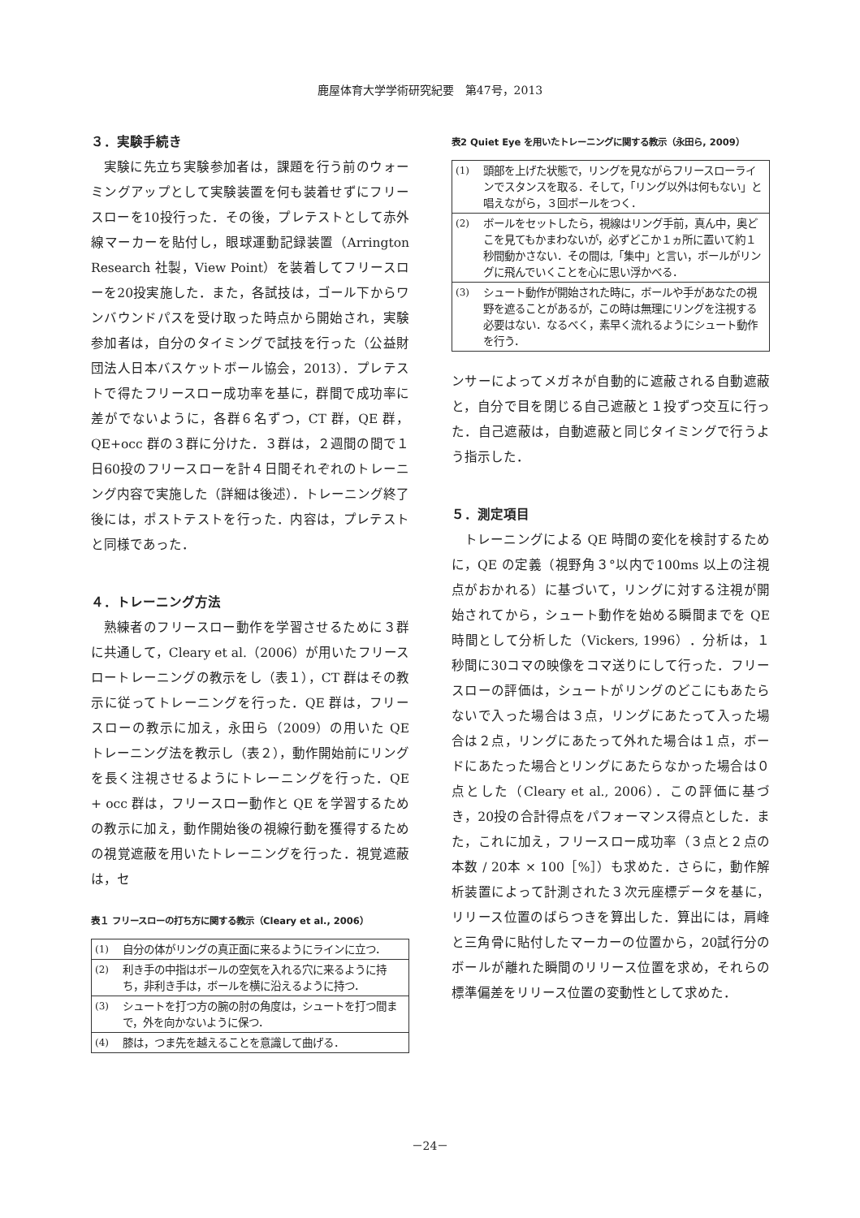鹿屋体育大学学術研究紀要　第47号，2013
３．実験手続き
実験に先立ち実験参加者は，課題を行う前のウォーミングアップとして実験装置を何も装着せずにフリースローを10投行った．その後，プレテストとして赤外線マーカーを貼付し，眼球運動記録装置（Arrington Research 社製，View Point）を装着してフリースローを20投実施した．また，各試技は，ゴール下からワンバウンドパスを受け取った時点から開始され，実験参加者は，自分のタイミングで試技を行った（公益財団法人日本バスケットボール協会，2013）．プレテストで得たフリースロー成功率を基に，群間で成功率に差がでないように，各群６名ずつ，CT 群，QE 群，QE+occ 群の３群に分けた．３群は，２週間の間で１日60投のフリースローを計４日間それぞれのトレーニング内容で実施した（詳細は後述）．トレーニング終了後には，ポストテストを行った．内容は，プレテストと同様であった．
４．トレーニング方法
熟練者のフリースロー動作を学習させるために３群に共通して，Cleary et al.（2006）が用いたフリースロートレーニングの教示をし（表１），CT 群はその教示に従ってトレーニングを行った．QE 群は，フリースローの教示に加え，永田ら（2009）の用いた QE トレーニング法を教示し（表２），動作開始前にリングを長く注視させるようにトレーニングを行った．QE + occ 群は，フリースロー動作と QE を学習するための教示に加え，動作開始後の視線行動を獲得するための視覚遮蔽を用いたトレーニングを行った．視覚遮蔽は，セ
表１ フリースローの打ち方に関する教示（Cleary et al., 2006）
| (1) | 自分の体がリングの真正面に来るようにラインに立つ． |
| (2) | 利き手の中指はボールの空気を入れる穴に来るように持ち，非利き手は，ボールを横に沿えるように持つ． |
| (3) | シュートを打つ方の腕の肘の角度は，シュートを打つ間まで，外を向かないように保つ． |
| (4) | 膝は，つま先を越えることを意識して曲げる． |
表2 Quiet Eye を用いたトレーニングに関する教示（永田ら, 2009）
| (1) | 頭部を上げた状態で，リングを見ながらフリースローラインでスタンスを取る．そして，「リング以外は何もない」と唱えながら，３回ボールをつく． |
| (2) | ボールをセットしたら，視線はリング手前，真ん中，奥どこを見てもかまわないが，必ずどこか１ヵ所に置いて約１秒間動かさない．その間は,「集中」と言い，ボールがリングに飛んでいくことを心に思い浮かべる． |
| (3) | シュート動作が開始された時に，ボールや手があなたの視野を遮ることがあるが，この時は無理にリングを注視する必要はない．なるべく，素早く流れるようにシュート動作を行う． |
ンサーによってメガネが自動的に遮蔽される自動遮蔽と，自分で目を閉じる自己遮蔽と１投ずつ交互に行った．自己遮蔽は，自動遮蔽と同じタイミングで行うよう指示した．
５．測定項目
トレーニングによる QE 時間の変化を検討するために，QE の定義（視野角３°以内で100ms 以上の注視点がおかれる）に基づいて，リングに対する注視が開始されてから，シュート動作を始める瞬間までを QE 時間として分析した（Vickers, 1996）．分析は，１秒間に30コマの映像をコマ送りにして行った．フリースローの評価は，シュートがリングのどこにもあたらないで入った場合は３点，リングにあたって入った場合は２点，リングにあたって外れた場合は１点，ボードにあたった場合とリングにあたらなかった場合は０点とした（Cleary et al., 2006）．この評価に基づき，20投の合計得点をパフォーマンス得点とした．また，これに加え，フリースロー成功率（３点と２点の本数 / 20本 × 100［%］）も求めた．さらに，動作解析装置によって計測された３次元座標データを基に，リリース位置のばらつきを算出した．算出には，肩峰と三角骨に貼付したマーカーの位置から，20試行分のボールが離れた瞬間のリリース位置を求め，それらの標準偏差をリリース位置の変動性として求めた．
－24－